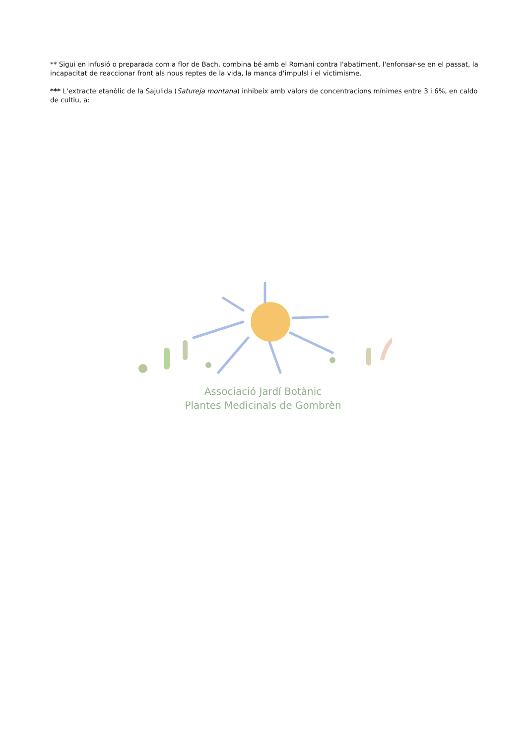** Sigui en infusió o preparada com a flor de Bach, combina bé amb el Romaní contra l'abatiment, l'enfonsar-se en el passat, la incapacitat de reaccionar front als nous reptes de la vida, la manca d'impulsl i el victimisme.
*** L'extracte etanòlic de la Sajulida (Satureja montana) inhibeix amb valors de concentracions mínimes entre 3 i 6%, en caldo de cultiu, a:
Associació Jardí Botànic
Plantes Medicinals de Gombrèn